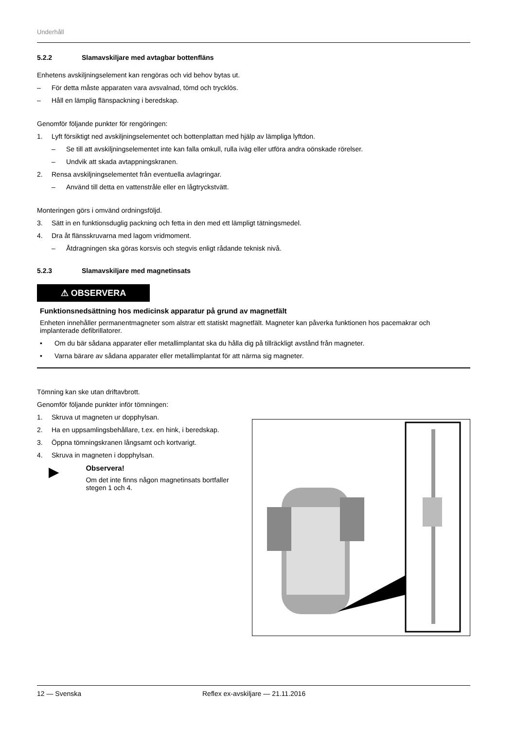Underhåll
5.2.2 Slamavskiljare med avtagbar bottenfläns
Enhetens avskiljningselement kan rengöras och vid behov bytas ut.
– För detta måste apparaten vara avsvalnad, tömd och trycklös.
– Håll en lämplig flänspackning i beredskap.
Genomför följande punkter för rengöringen:
1. Lyft försiktigt ned avskiljningselementet och bottenplattan med hjälp av lämpliga lyftdon.
– Se till att avskiljningselementet inte kan falla omkull, rulla iväg eller utföra andra oönskade rörelser.
– Undvik att skada avtappningskranen.
2. Rensa avskiljningselementet från eventuella avlagringar.
– Använd till detta en vattenstråle eller en lågtryckstvätt.
Monteringen görs i omvänd ordningsföljd.
3. Sätt in en funktionsduglig packning och fetta in den med ett lämpligt tätningsmedel.
4. Dra åt flänsskruvarna med lagom vridmoment.
– Åtdragningen ska göras korsvis och stegvis enligt rådande teknisk nivå.
5.2.3 Slamavskiljare med magnetinsats
⚠ OBSERVERA
Funktionsnedsättning hos medicinsk apparatur på grund av magnetfält
Enheten innehåller permanentmagneter som alstrar ett statiskt magnetfält. Magneter kan påverka funktionen hos pacemakrar och implanterade defibrillatorer.
• Om du bär sådana apparater eller metallimplantat ska du hålla dig på tillräckligt avstånd från magneter.
• Varna bärare av sådana apparater eller metallimplantat för att närma sig magneter.
Tömning kan ske utan driftavbrott.
Genomför följande punkter inför tömningen:
1. Skruva ut magneten ur dopphylsan.
2. Ha en uppsamlingsbehållare, t.ex. en hink, i beredskap.
3. Öppna tömningskranen långsamt och kortvarigt.
4. Skruva in magneten i dopphylsan.
▶
Observera!
Om det inte finns någon magnetinsats bortfaller stegen 1 och 4.
12 — Svenska Reflex ex-avskiljare — 21.11.2016